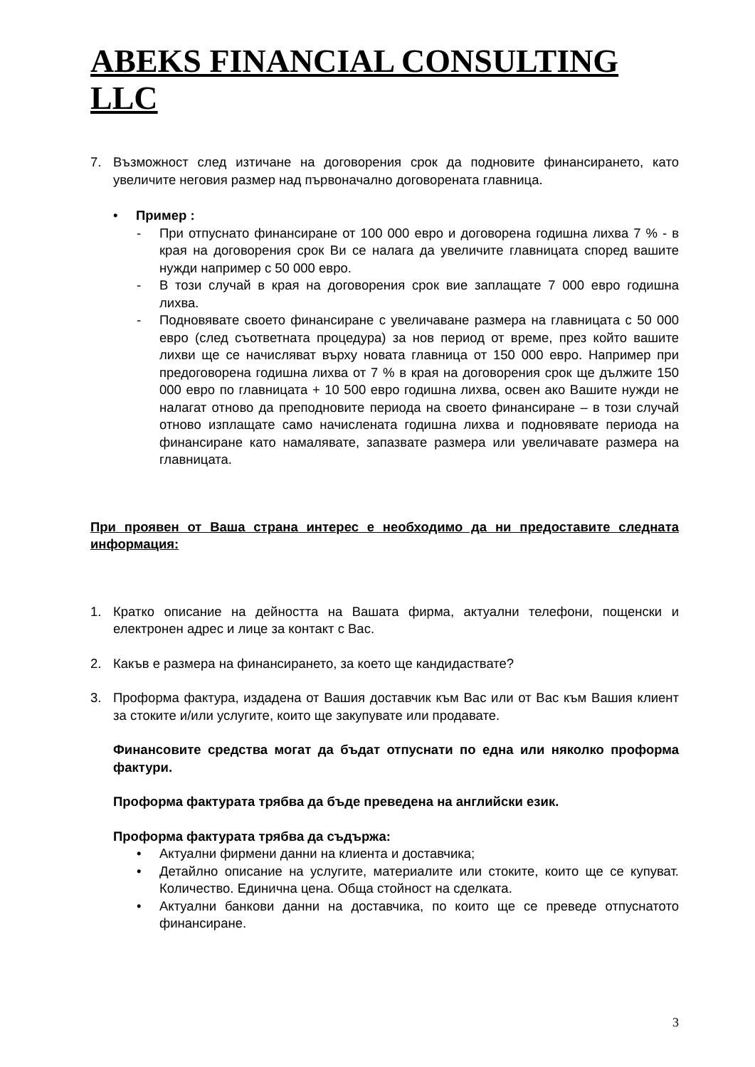ABEKS FINANCIAL CONSULTING LLC
7. Възможност след изтичане на договорения срок да подновите финансирането, като увеличите неговия размер над първоначално договорената главница.
• Пример :
- При отпуснато финансиране от 100 000 евро и договорена годишна лихва 7 % - в края на договорения срок Ви се налага да увеличите главницата според вашите нужди например с 50 000 евро.
- В този случай в края на договорения срок вие заплащате 7 000 евро годишна лихва.
- Подновявате своето финансиране с увеличаване размера на главницата с 50 000 евро (след съответната процедура) за нов период от време, през който вашите лихви ще се начисляват върху новата главница от 150 000 евро. Например при предоговорена годишна лихва от 7 % в края на договорения срок ще дължите 150 000 евро по главницата + 10 500 евро годишна лихва, освен ако Вашите нужди не налагат отново да преподновите периода на своето финансиране – в този случай отново изплащате само начислената годишна лихва и подновявате периода на финансиране като намалявате, запазвате размера или увеличавате размера на главницата.
При проявен от Ваша страна интерес е необходимо да ни предоставите следната информация:
1. Кратко описание на дейността на Вашата фирма, актуални телефони, пощенски и електронен адрес и лице за контакт с Вас.
2. Какъв е размера на финансирането, за което ще кандидаствате?
3. Проформа фактура, издадена от Вашия доставчик към Вас или от Вас към Вашия клиент за стоките и/или услугите, които ще закупувате или продавате.
Финансовите средства могат да бъдат отпуснати по една или няколко проформа фактури.
Проформа фактурата трябва да бъде преведена на английски език.
Проформа фактурата трябва да съдържа:
• Актуални фирмени данни на клиента и доставчика;
• Детайлно описание на услугите, материалите или стоките, които ще се купуват. Количество. Единична цена. Обща стойност на сделката.
• Актуални банкови данни на доставчика, по които ще се преведе отпуснатото финансиране.
3